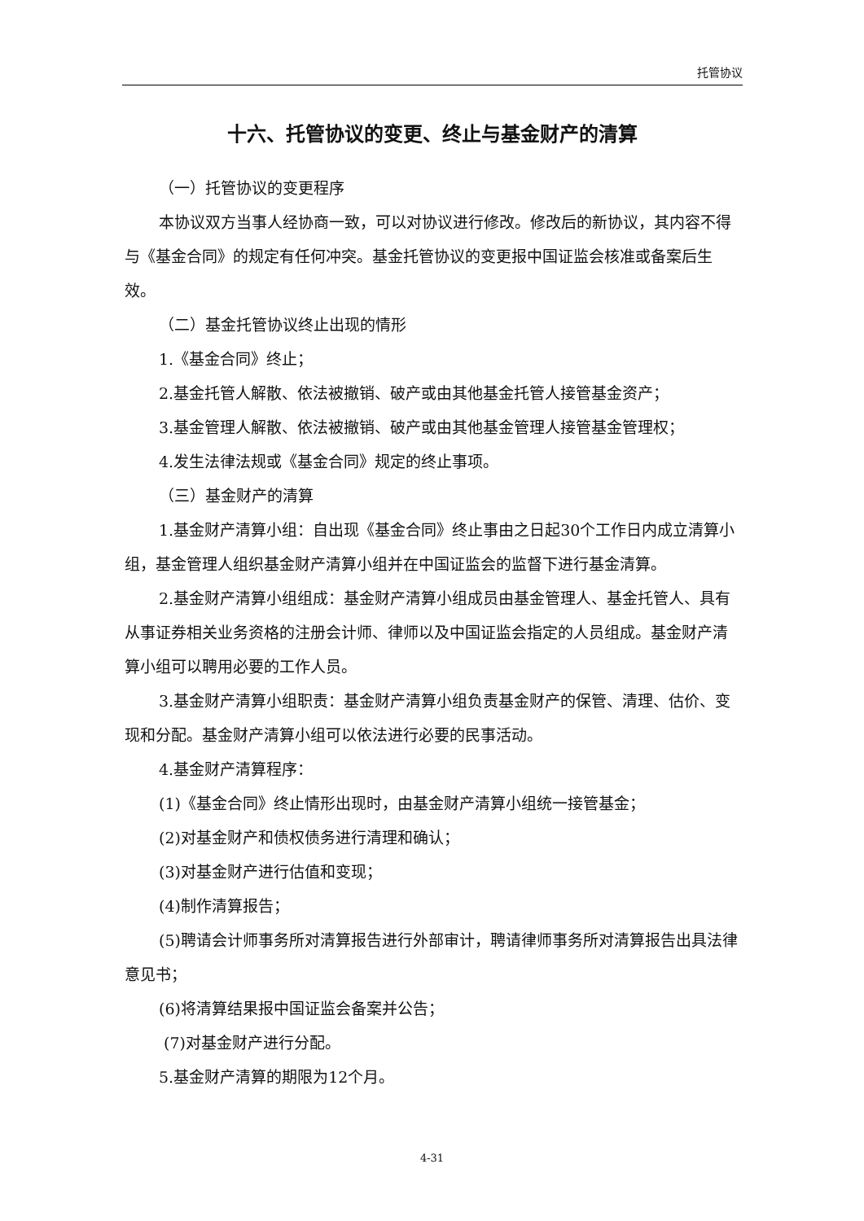托管协议
十六、托管协议的变更、终止与基金财产的清算
（一）托管协议的变更程序
本协议双方当事人经协商一致，可以对协议进行修改。修改后的新协议，其内容不得与《基金合同》的规定有任何冲突。基金托管协议的变更报中国证监会核准或备案后生效。
（二）基金托管协议终止出现的情形
1.《基金合同》终止；
2.基金托管人解散、依法被撤销、破产或由其他基金托管人接管基金资产；
3.基金管理人解散、依法被撤销、破产或由其他基金管理人接管基金管理权；
4.发生法律法规或《基金合同》规定的终止事项。
（三）基金财产的清算
1.基金财产清算小组：自出现《基金合同》终止事由之日起30个工作日内成立清算小组，基金管理人组织基金财产清算小组并在中国证监会的监督下进行基金清算。
2.基金财产清算小组组成：基金财产清算小组成员由基金管理人、基金托管人、具有从事证券相关业务资格的注册会计师、律师以及中国证监会指定的人员组成。基金财产清算小组可以聘用必要的工作人员。
3.基金财产清算小组职责：基金财产清算小组负责基金财产的保管、清理、估价、变现和分配。基金财产清算小组可以依法进行必要的民事活动。
4.基金财产清算程序：
(1)《基金合同》终止情形出现时，由基金财产清算小组统一接管基金；
(2)对基金财产和债权债务进行清理和确认；
(3)对基金财产进行估值和变现；
(4)制作清算报告；
(5)聘请会计师事务所对清算报告进行外部审计，聘请律师事务所对清算报告出具法律意见书；
(6)将清算结果报中国证监会备案并公告；
(7)对基金财产进行分配。
5.基金财产清算的期限为12个月。
4-31